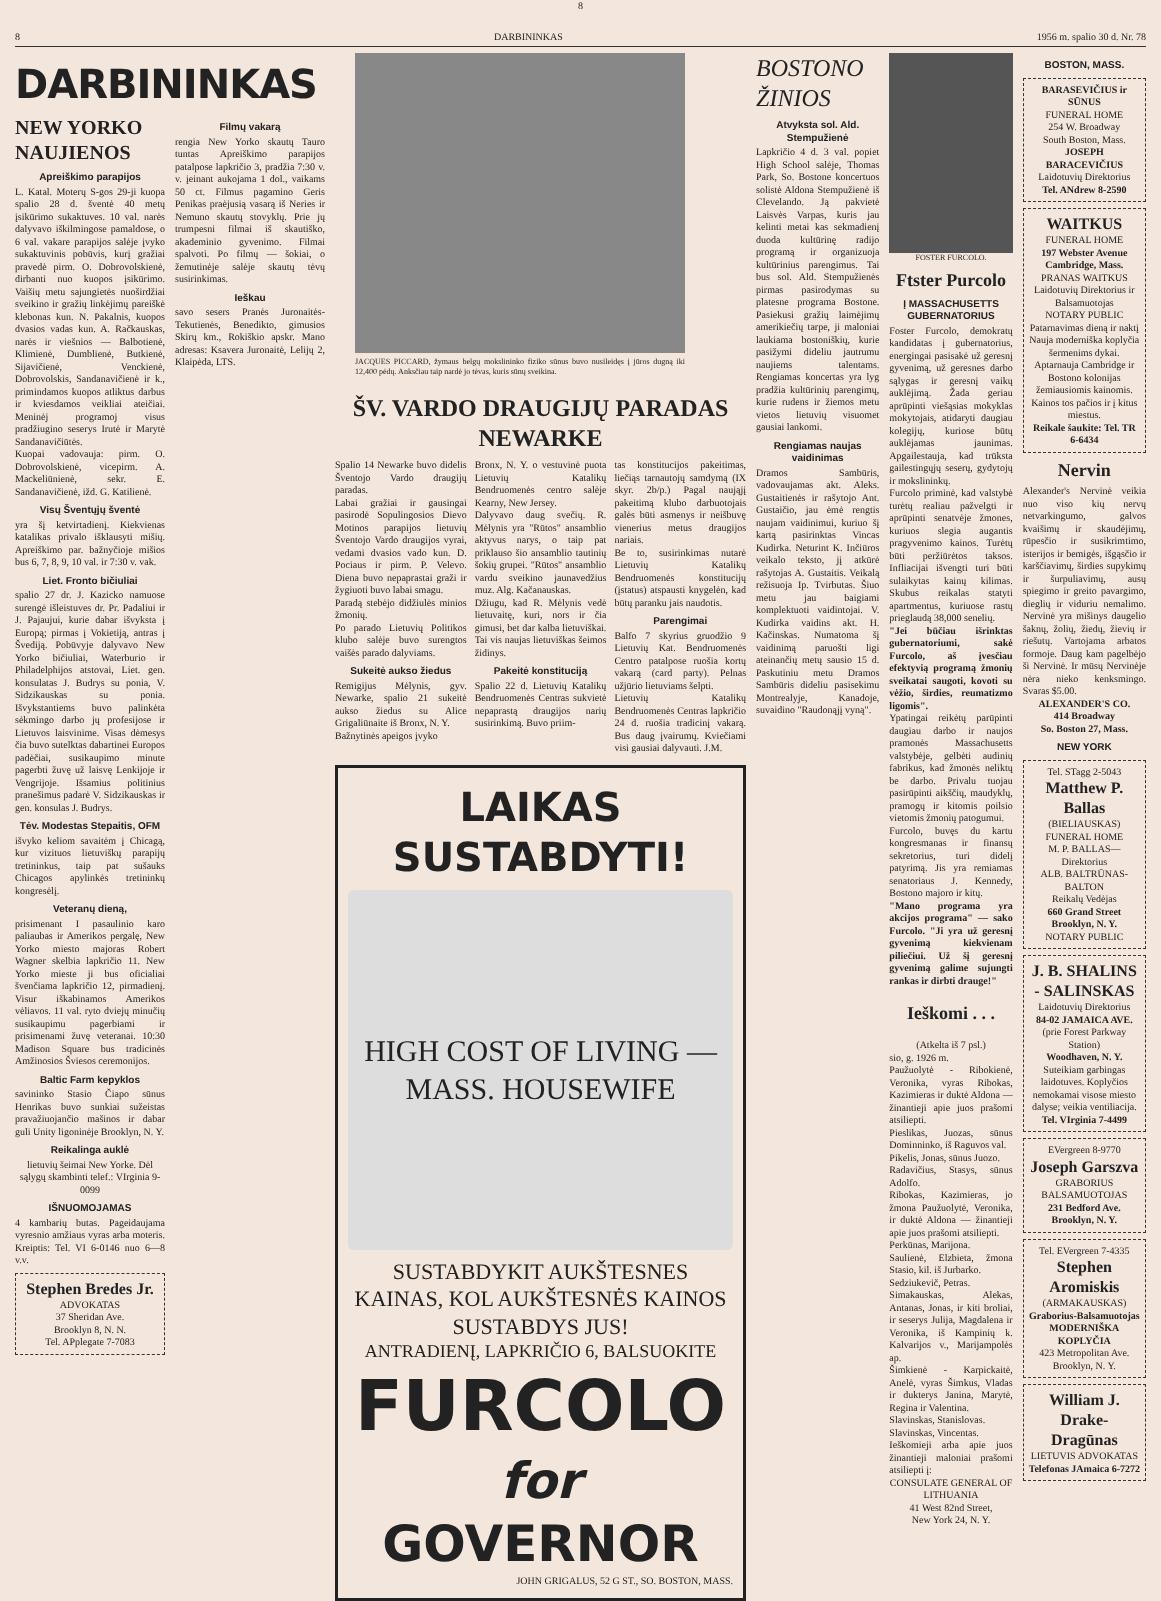8
8 DARBININKAS 1956 m. spalio 30 d. Nr. 78
DARBININKAS
NEW YORKO NAUJIENOS
Apreiškimo parapijos
L. Katal. Moterų S-gos 29-ji kuopa spalio 28 d. šventė 40 metų įsikūrimo sukaktuves. 10 val. narės dalyvavo iškilmingose pamaldose, o 6 val. vakare parapijos salėje įvyko sukaktuvinis pobūvis, kurį gražiai pravedė pirm. O. Dobrovolskienė, dirbanti nuo kuopos įsikūrimo. Vaišių metu sajungietės nuoširdžiai sveikino ir gražių linkėjimų pareiškė klebonas kun. N. Pakalnis, kuopos dvasios vadas kun. A. Račkauskas, narės ir viešnios — Balbotienė, Klimienė, Dumblienė, Butkienė, Sijavičienė, Venckienė, Dobrovolskis, Sandanavičienė ir k., primindamos kuopos atliktus darbus ir kviesdamos veikliai ateičiai. Meninėj programoj visus pradžiugino seserys Irutė ir Marytė Sandanavičiūtės.
Kuopai vadovauja: pirm. O. Dobrovolskienė, vicepirm. A. Mackeliūnienė, sekr. E. Sandanavičienė, ižd. G. Katilienė.
Visų Šventųjų šventė
yra šį ketvirtadienį. Kiekvienas katalikas privalo išklausyti mišių. Apreiškimo par. bažnyčioje mišios bus 6, 7, 8, 9, 10 val. ir 7:30 v. vak.
Liet. Fronto bičiuliai
spalio 27 dr. J. Kazicko namuose surengė išleistuves dr. Pr. Padaliui ir J. Pajaujui, kurie dabar išvyksta į Europą; pirmas į Vokietiją, antras į Švediją. Pobūvyje dalyvavo New Yorko bičiuliai, Waterburio ir Philadelphijos atstovai, Liet. gen. konsulatas J. Budrys su ponia, V. Sidzikauskas su ponia. Išvykstantiems buvo palinkėta sėkmingo darbo jų profesijose ir Lietuvos laisvinime. Visas dėmesys čia buvo sutelktas dabartinei Europos padėčiai, susikaupimo minute pagerbti žuvę už laisvę Lenkijoje ir Vengrijoje. Išsamius politinius pranešimus padarė V. Sidzikauskas ir gen. konsulas J. Budrys.
Tėv. Modestas Stepaitis, OFM
išvyko keliom savaitėm į Chicagą, kur vizituos lietuviškų parapijų tretininkus, taip pat sušauks Chicagos apylinkės tretininkų kongresėlį.
Veteranų dieną,
prisimenant I pasaulinio karo paliaubas ir Amerikos pergalę, New Yorko miesto majoras Robert Wagner skelbia lapkričio 11. New Yorko mieste ji bus oficialiai švenčiama lapkričio 12, pirmadienį. Visur iškabinamos Amerikos vėliavos. 11 val. ryto dviejų minučių susikaupimu pagerbiami ir prisimenami žuvę veteranai. 10:30 Madison Square bus tradicinės Amžinosios Šviesos ceremonijos.
Baltic Farm kepyklos
savininko Stasio Čiapo sūnus Henrikas buvo sunkiai sužeistas pravažiuojančio mašinos ir dabar guli Unity ligoninėje Brooklyn, N. Y.
Reikalinga auklė
lietuvių šeimai New Yorke. Dėl sąlygų skambinti telef.: VIrginia 9-0099
IŠNUOMOJAMAS
4 kambarių butas. Pageidaujama vyresnio amžiaus vyras arba moteris. Kreiptis: Tel. VI 6-0146 nuo 6—8 v.v.
Stephen Bredes Jr.
ADVOKATAS
37 Sheridan Ave.
Brooklyn 8, N. N.
Tel. APplegate 7-7083
Filmų vakarą
rengia New Yorko skautų Tauro tuntas Apreiškimo parapijos patalpose lapkričio 3, pradžia 7:30 v. v. įeinant aukojama 1 dol., vaikams 50 ct. Filmus pagamino Geris Penikas praėjusią vasarą iš Neries ir Nemuno skautų stovyklų. Prie jų trumpesni filmai iš skautiško, akademinio gyvenimo. Filmai spalvoti. Po filmų — šokiai, o žemutinėje salėje skautų tėvų susirinkimas.
Ieškau
savo sesers Pranės Juronaitės-Tekutienės, Benedikto, gimusios Skirų km., Rokiškio apskr. Mano adresas: Ksavera Juronaitė, Lelijų 2, Klaipėda, LTS.
JACQUES PICCARD, žymaus belgų mokslininko fiziko sūnus buvo nusileidęs į jūros dugną iki 12,400 pėdų. Anksčiau taip nardė jo tėvas, kuris sūnų sveikina.
ŠV. VARDO DRAUGIJŲ PARADAS NEWARKE
Spalio 14 Newarke buvo didelis Šventojo Vardo draugijų paradas.
Labai gražiai ir gausingai pasirodė Sopulingosios Dievo Motinos parapijos lietuvių Šventojo Vardo draugijos vyrai, vedami dvasios vado kun. D. Pociaus ir pirm. P. Velevo. Diena buvo nepaprastai graži ir žygiuoti buvo labai smagu.
Paradą stebėjo didžiulės minios žmonių.
Po parado Lietuvių Politikos klubo salėje buvo surengtos vaišės parado dalyviams.
Sukeitė aukso žiedus
Remigijus Mėlynis, gyv. Newarke, spalio 21 sukeitė aukso žiedus su Alice Grigaliūnaite iš Bronx, N. Y.
Bažnytinės apeigos įvyko
Bronx, N. Y. o vestuvinė puota Lietuvių Katalikų Bendruomenės centro salėje Kearny, New Jersey.
Dalyvavo daug svečių. R. Mėlynis yra "Rūtos" ansamblio aktyvus narys, o taip pat priklauso šio ansamblio tautinių šokių grupei. "Rūtos" ansamblio vardu sveikino jaunavedžius muz. Alg. Kačanauskas.
Džiugu, kad R. Mėlynis vedė lietuvaitę, kuri, nors ir čia gimusi, bet dar kalba lietuviškai. Tai vis naujas lietuviškas šeimos židinys.
Pakeitė konstituciją
Spalio 22 d. Lietuvių Katalikų Bendruomenės Centras sukvietė nepaprastą draugijos narių susirinkimą. Buvo priim-
tas konstitucijos pakeitimas, liečiąs tarnautojų samdymą (IX skyr. 2b/p.) Pagal naująjį pakeitimą klubo darbuotojais galės būti asmenys ir neišbuvę vienerius metus draugijos nariais.
Be to, susirinkimas nutarė Lietuvių Katalikų Bendruomenės konstitucijų (įstatus) atspausti knygelėn, kad būtų paranku jais naudotis.
Parengimai
Balfo 7 skyrius gruodžio 9 Lietuvių Kat. Bendruomenės Centro patalpose ruošia kortų vakarą (card party). Pelnas užjūrio lietuviams šelpti.
Lietuvių Katalikų Bendruomenės Centras lapkričio 24 d. ruošia tradicinį vakarą. Bus daug įvairumų. Kviečiami visi gausiai dalyvauti. J.M.
LAIKAS SUSTABDYTI!
HIGH COST OF LIVING — MASS. HOUSEWIFE
SUSTABDYKIT AUKŠTESNES KAINAS, KOL AUKŠTESNĖS KAINOS SUSTABDYS JUS!
ANTRADIENĮ, LAPKRIČIO 6, BALSUOKITE
FURCOLO
for GOVERNOR
JOHN GRIGALUS, 52 G ST., SO. BOSTON, MASS.
BOSTONO ŽINIOS
Atvyksta sol. Ald. Stempužienė
Lapkričio 4 d. 3 val. popiet High School salėje, Thomas Park, So. Bostone koncertuos solistė Aldona Stempužienė iš Clevelando. Ją pakvietė Laisvės Varpas, kuris jau kelinti metai kas sekmadienį duoda kultūrinę radijo programą ir organizuoja kultūrinius parengimus. Tai bus sol. Ald. Stempužienės pirmas pasirodymas su platesne programa Bostone. Pasiekusi gražių laimėjimų amerikiečių tarpe, ji maloniai laukiama bostoniškių, kurie pasižymi dideliu jautrumu naujiems talentams. Rengiamas koncertas yra lyg pradžia kultūrinių parengimų, kurie rudens ir žiemos metu vietos lietuvių visuomet gausiai lankomi.
Rengiamas naujas vaidinimas
Dramos Sambūris, vadovaujamas akt. Aleks. Gustaitienės ir rašytojo Ant. Gustaičio, jau ėmė rengtis naujam vaidinimui, kuriuo šį kartą pasirinktas Vincas Kudirka. Neturint K. Inčiūros veikalo teksto, jį atkūrė rašytojas A. Gustaitis. Veikalą režisuoja Ip. Tvirbutas. Šiuo metu jau baigiami komplektuoti vaidintojai. V. Kudirka vaidins akt. H. Kačinskas. Numatoma šį vaidinimą paruošti ligi ateinančių metų sausio 15 d. Paskutiniu metu Dramos Sambūris dideliu pasisekimu Montrealyje, Kanadoje, suvaidino "Raudonąjį vyną".
FOSTER FURCOLO.
Ftster Purcolo
Į MASSACHUSETTS GUBERNATORIUS
Foster Furcolo, demokratų kandidatas į gubernatorius, energingai pasisakė už geresnį gyvenimą, už geresnes darbo sąlygas ir geresnį vaikų auklėjimą. Žada geriau aprūpinti viešąsias mokyklas mokytojais, atidaryti daugiau kolegijų, kuriose būtų auklėjamas jaunimas. Apgailestauja, kad trūksta gailestingųjų seserų, gydytojų ir mokslininkų.
Furcolo priminė, kad valstybė turėtų realiau pažvelgti ir aprūpinti senatvėje žmones, kuriuos slegia augantis pragyvenimo kainos. Turėtų būti peržiūrėtos taksos. Infliacijai išvengti turi būti sulaikytas kainų kilimas. Skubus reikalas statyti apartmentus, kuriuose rastų prieglaudą 38,000 senelių.
"Jei būčiau išrinktas gubernatoriumi, sakė Furcolo, aš įvesčiau efektyvią programą žmonių sveikatai saugoti, kovoti su vėžio, širdies, reumatizmo ligomis".
Ypatingai reikėtų parūpinti daugiau darbo ir naujos pramonės Massachusetts valstybėje, gelbėti audinių fabrikus, kad žmonės neliktų be darbo. Privalu tuojau pasirūpinti aikščių, maudyklų, pramogų ir kitomis poilsio vietomis žmonių patogumui.
Furcolo, buvęs du kartu kongresmanas ir finansų sekretorius, turi didelį patyrimą. Jis yra remiamas senatoriaus J. Kennedy, Bostono majoro ir kitų.
"Mano programa yra akcijos programa" — sako Furcolo. "Ji yra už geresnį gyvenimą kiekvienam piliečiui. Už šį geresnį gyvenimą galime sujungti rankas ir dirbti drauge!"
Ieškomi . . .
(Atkelta iš 7 psl.)
sio, g. 1926 m.
Paužuolytė - Ribokienė, Veronika, vyras Ribokas, Kazimieras ir duktė Aldona — žinantieji apie juos prašomi atsiliepti.
Pieslikas, Juozas, sūnus Dominninko, iš Raguvos val.
Pikelis, Jonas, sūnus Juozo.
Radavičius, Stasys, sūnus Adolfo.
Ribokas, Kazimieras, jo žmona Paužuolytė, Veronika, ir duktė Aldona — žinantieji apie juos prašomi atsiliepti.
Perkūnas, Marijona.
Saulienė, Elzbieta, žmona Stasio, kil. iš Jurbarko.
Sedziukevič, Petras.
Simakauskas, Alekas, Antanas, Jonas, ir kiti broliai, ir seserys Julija, Magdalena ir Veronika, iš Kampinių k. Kalvarijos v., Marijampolės ap.
Šimkienė - Karpickaitė, Anelė, vyras Šimkus, Vladas ir dukterys Janina, Marytė, Regina ir Valentina.
Slavinskas, Stanislovas.
Slavinskas, Vincentas.
Ieškomieji arba apie juos žinantieji maloniai prašomi atsiliepti į:
CONSULATE GENERAL OF LITHUANIA
41 West 82nd Street,
New York 24, N. Y.
BOSTON, MASS.
BARASEVIČIUS ir SŪNUS
FUNERAL HOME
254 W. Broadway
South Boston, Mass.
JOSEPH BARACEVIČIUS
Laidotuvių Direktorius
Tel. ANdrew 8-2590
WAITKUS
FUNERAL HOME
197 Webster Avenue
Cambridge, Mass.
PRANAS WAITKUS
Laidotuvių Direktorius ir Balsamuotojas
NOTARY PUBLIC
Patarnavimas dieną ir naktį
Nauja moderniška koplyčia šermenims dykai. Aptarnauja Cambridge ir Bostono kolonijas žemiausiomis kainomis. Kainos tos pačios ir į kitus miestus.
Reikale šaukite: Tel. TR 6-6434
Nervin
Alexander's Nervinė veikia nuo viso kių nervų netvarkingumo, galvos kvaišimų ir skaudėjimų, rūpesčio ir susikrimtimo, isterijos ir bemigės, išgąsčio ir karščiavimų, širdies supykimų ir šurpuliavimų, ausų spiegimo ir greito pavargimo, dieglių ir viduriu nemalimo. Nervinė yra mišinys daugelio šaknų, žolių, žiedų, žievių ir riešutų. Vartojama arbatos formoje. Daug kam pagelbėjo ši Nervinė. Ir mūsų Nervinėje nėra nieko kenksmingo. Svaras $5.00.
ALEXANDER'S CO.
414 Broadway
So. Boston 27, Mass.
NEW YORK
Tel. STagg 2-5043
Matthew P. Ballas
(BIELIAUSKAS)
FUNERAL HOME
M. P. BALLAS—Direktorius
ALB. BALTRŪNAS-BALTON
Reikalų Vedėjas
660 Grand Street
Brooklyn, N. Y.
NOTARY PUBLIC
J. B. SHALINS - SALINSKAS
Laidotuvių Direktorius
84-02 JAMAICA AVE.
(prie Forest Parkway Station)
Woodhaven, N. Y.
Suteikiam garbingas laidotuves. Koplyčios nemokamai visose miesto dalyse; veikia ventiliacija.
Tel. VIrginia 7-4499
EVergreen 8-9770
Joseph Garszva
GRABORIUS
BALSAMUOTOJAS
231 Bedford Ave.
Brooklyn, N. Y.
Tel. EVergreen 7-4335
Stephen Aromiskis
(ARMAKAUSKAS)
Graborius-Balsamuotojas
MODERNIŠKA KOPLYČIA
423 Metropolitan Ave.
Brooklyn, N. Y.
William J. Drake-Dragūnas
LIETUVIS ADVOKATAS
Telefonas JAmaica 6-7272